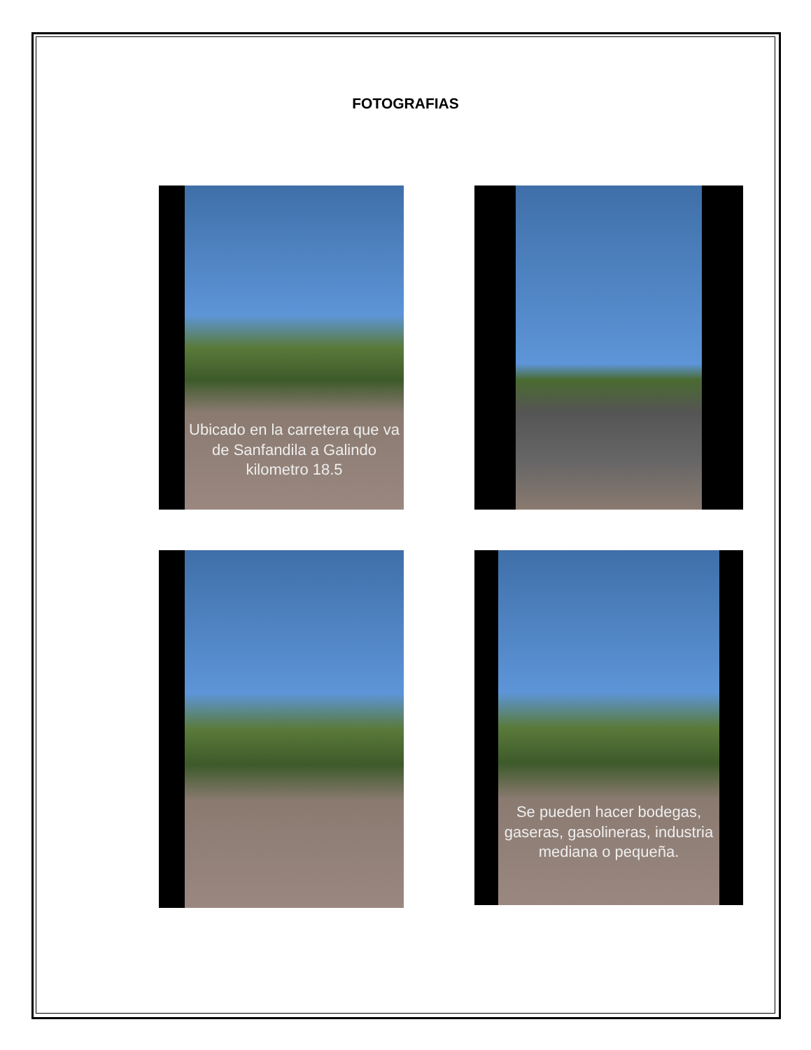FOTOGRAFIAS
Ubicado en la carretera que va de Sanfandila a Galindo kilometro 18.5
Se pueden hacer bodegas, gaseras, gasolineras, industria mediana o pequeña.